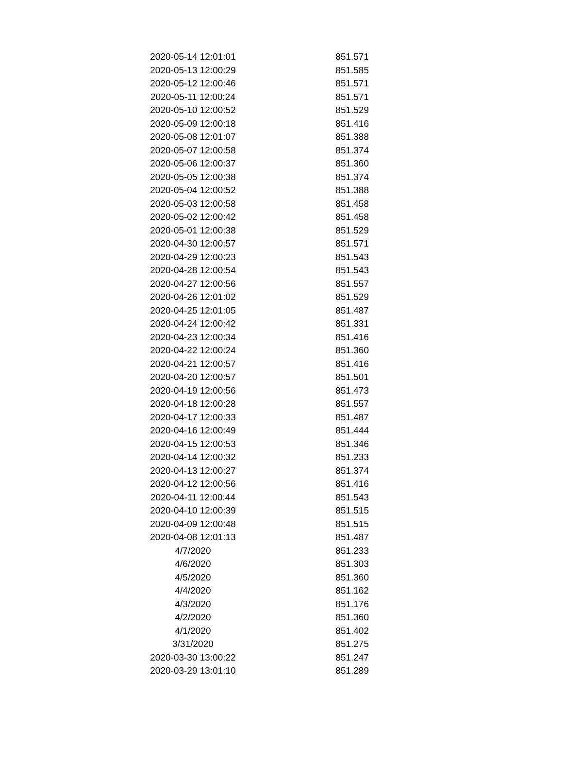| 2020-05-14 12:01:01 | 851.571 |
| 2020-05-13 12:00:29 | 851.585 |
| 2020-05-12 12:00:46 | 851.571 |
| 2020-05-11 12:00:24 | 851.571 |
| 2020-05-10 12:00:52 | 851.529 |
| 2020-05-09 12:00:18 | 851.416 |
| 2020-05-08 12:01:07 | 851.388 |
| 2020-05-07 12:00:58 | 851.374 |
| 2020-05-06 12:00:37 | 851.360 |
| 2020-05-05 12:00:38 | 851.374 |
| 2020-05-04 12:00:52 | 851.388 |
| 2020-05-03 12:00:58 | 851.458 |
| 2020-05-02 12:00:42 | 851.458 |
| 2020-05-01 12:00:38 | 851.529 |
| 2020-04-30 12:00:57 | 851.571 |
| 2020-04-29 12:00:23 | 851.543 |
| 2020-04-28 12:00:54 | 851.543 |
| 2020-04-27 12:00:56 | 851.557 |
| 2020-04-26 12:01:02 | 851.529 |
| 2020-04-25 12:01:05 | 851.487 |
| 2020-04-24 12:00:42 | 851.331 |
| 2020-04-23 12:00:34 | 851.416 |
| 2020-04-22 12:00:24 | 851.360 |
| 2020-04-21 12:00:57 | 851.416 |
| 2020-04-20 12:00:57 | 851.501 |
| 2020-04-19 12:00:56 | 851.473 |
| 2020-04-18 12:00:28 | 851.557 |
| 2020-04-17 12:00:33 | 851.487 |
| 2020-04-16 12:00:49 | 851.444 |
| 2020-04-15 12:00:53 | 851.346 |
| 2020-04-14 12:00:32 | 851.233 |
| 2020-04-13 12:00:27 | 851.374 |
| 2020-04-12 12:00:56 | 851.416 |
| 2020-04-11 12:00:44 | 851.543 |
| 2020-04-10 12:00:39 | 851.515 |
| 2020-04-09 12:00:48 | 851.515 |
| 2020-04-08 12:01:13 | 851.487 |
| 4/7/2020 | 851.233 |
| 4/6/2020 | 851.303 |
| 4/5/2020 | 851.360 |
| 4/4/2020 | 851.162 |
| 4/3/2020 | 851.176 |
| 4/2/2020 | 851.360 |
| 4/1/2020 | 851.402 |
| 3/31/2020 | 851.275 |
| 2020-03-30 13:00:22 | 851.247 |
| 2020-03-29 13:01:10 | 851.289 |